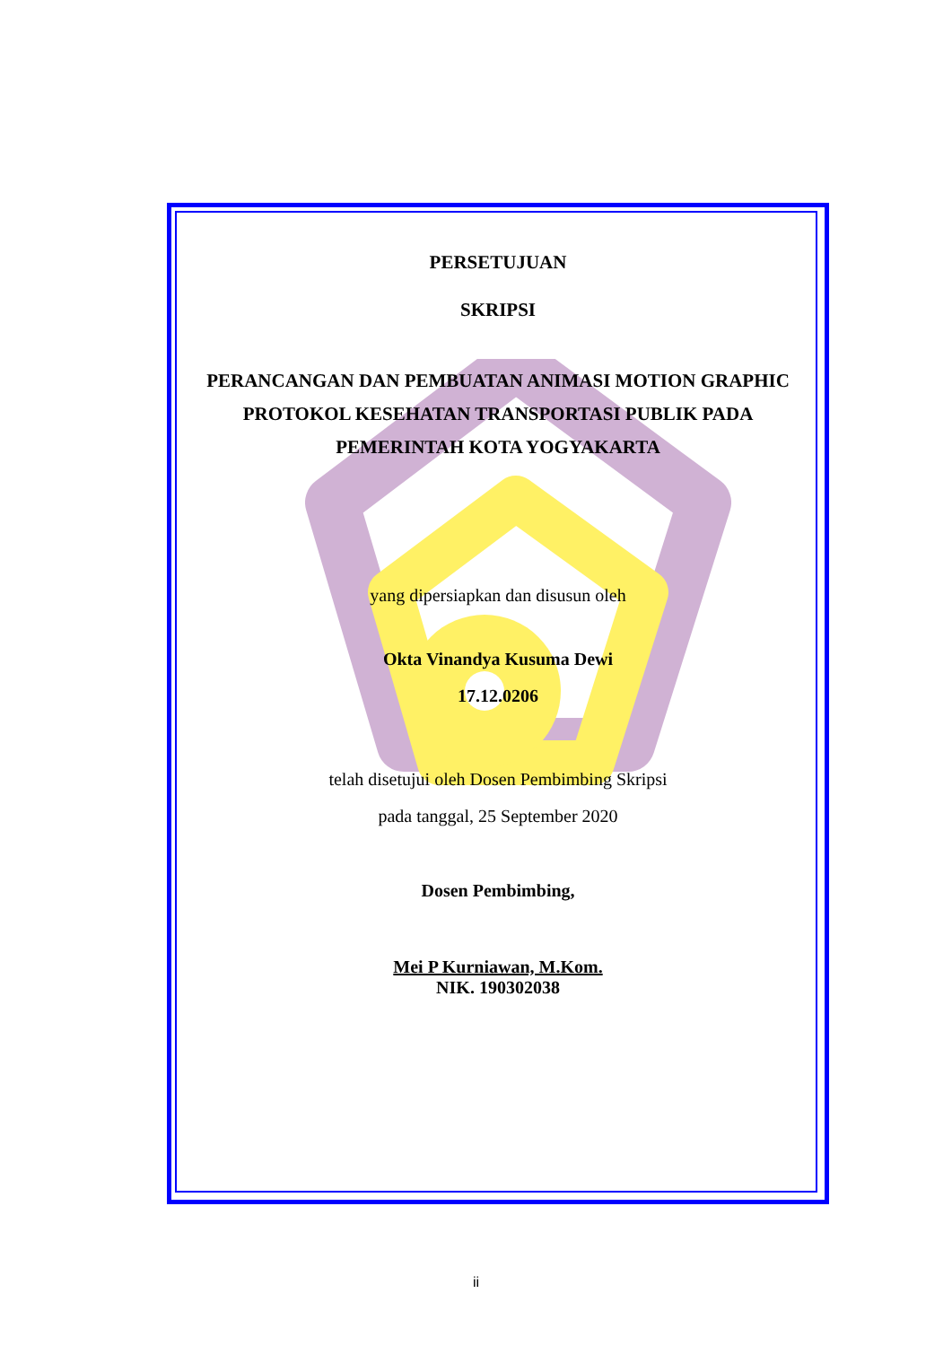PERSETUJUAN
SKRIPSI
PERANCANGAN DAN PEMBUATAN ANIMASI MOTION GRAPHIC
PROTOKOL KESEHATAN TRANSPORTASI PUBLIK PADA
PEMERINTAH KOTA YOGYAKARTA
yang dipersiapkan dan disusun oleh
Okta Vinandya Kusuma Dewi
17.12.0206
telah disetujui oleh Dosen Pembimbing Skripsi
pada tanggal, 25 September 2020
Dosen Pembimbing,
Mei P Kurniawan, M.Kom.
NIK. 190302038
ii